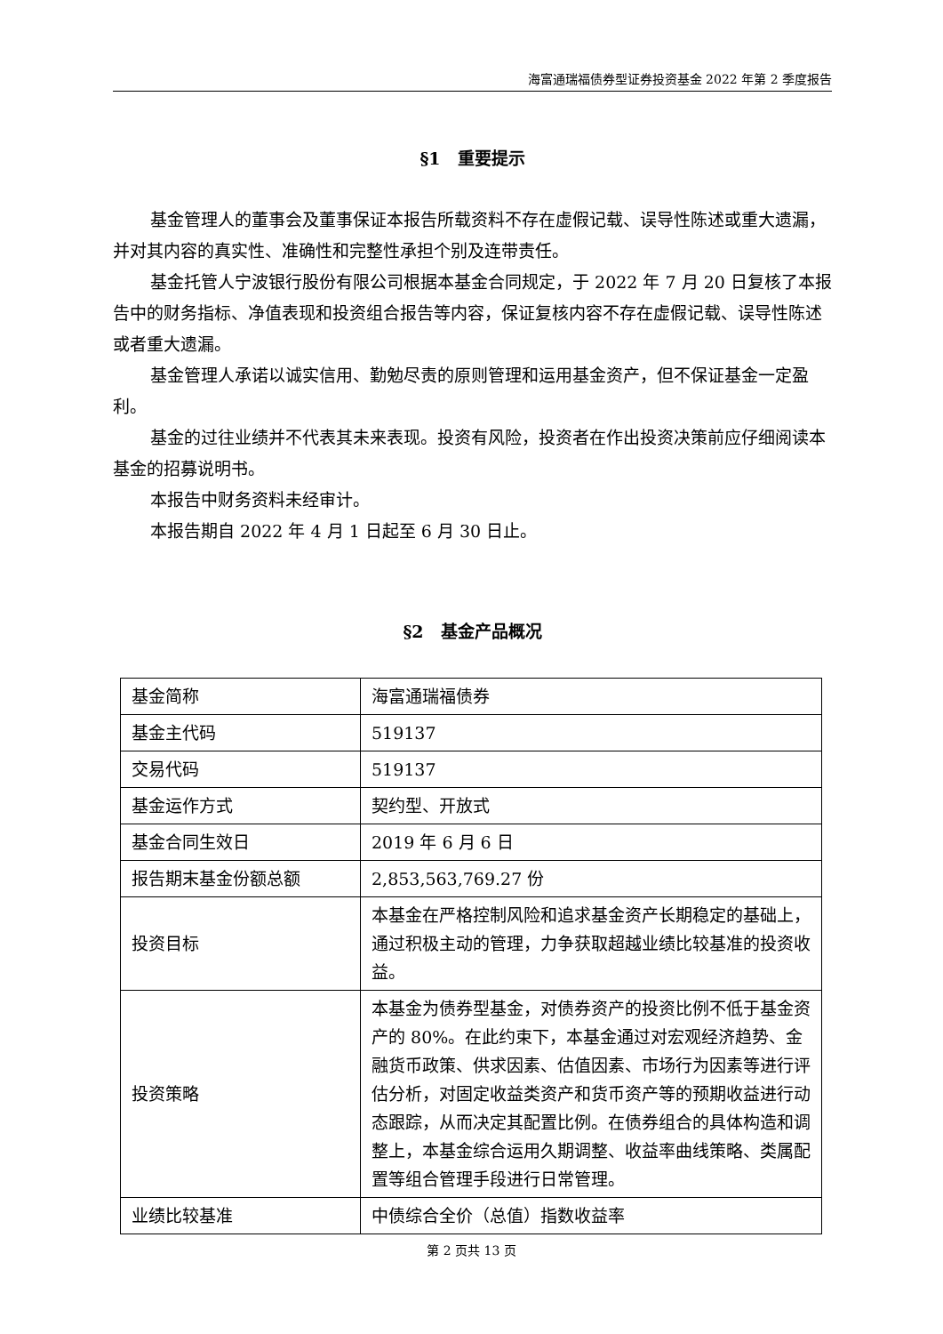海富通瑞福债券型证券投资基金 2022 年第 2 季度报告
§1　重要提示
基金管理人的董事会及董事保证本报告所载资料不存在虚假记载、误导性陈述或重大遗漏，并对其内容的真实性、准确性和完整性承担个别及连带责任。
基金托管人宁波银行股份有限公司根据本基金合同规定，于 2022 年 7 月 20 日复核了本报告中的财务指标、净值表现和投资组合报告等内容，保证复核内容不存在虚假记载、误导性陈述或者重大遗漏。
基金管理人承诺以诚实信用、勤勉尽责的原则管理和运用基金资产，但不保证基金一定盈利。
基金的过往业绩并不代表其未来表现。投资有风险，投资者在作出投资决策前应仔细阅读本基金的招募说明书。
本报告中财务资料未经审计。
本报告期自 2022 年 4 月 1 日起至 6 月 30 日止。
§2　基金产品概况
| 基金简称 | 海富通瑞福债券 |
| 基金主代码 | 519137 |
| 交易代码 | 519137 |
| 基金运作方式 | 契约型、开放式 |
| 基金合同生效日 | 2019 年 6 月 6 日 |
| 报告期末基金份额总额 | 2,853,563,769.27 份 |
| 投资目标 | 本基金在严格控制风险和追求基金资产长期稳定的基础上，通过积极主动的管理，力争获取超越业绩比较基准的投资收益。 |
| 投资策略 | 本基金为债券型基金，对债券资产的投资比例不低于基金资产的 80%。在此约束下，本基金通过对宏观经济趋势、金融货币政策、供求因素、估值因素、市场行为因素等进行评估分析，对固定收益类资产和货币资产等的预期收益进行动态跟踪，从而决定其配置比例。在债券组合的具体构造和调整上，本基金综合运用久期调整、收益率曲线策略、类属配置等组合管理手段进行日常管理。 |
| 业绩比较基准 | 中债综合全价（总值）指数收益率 |
第 2 页共 13 页